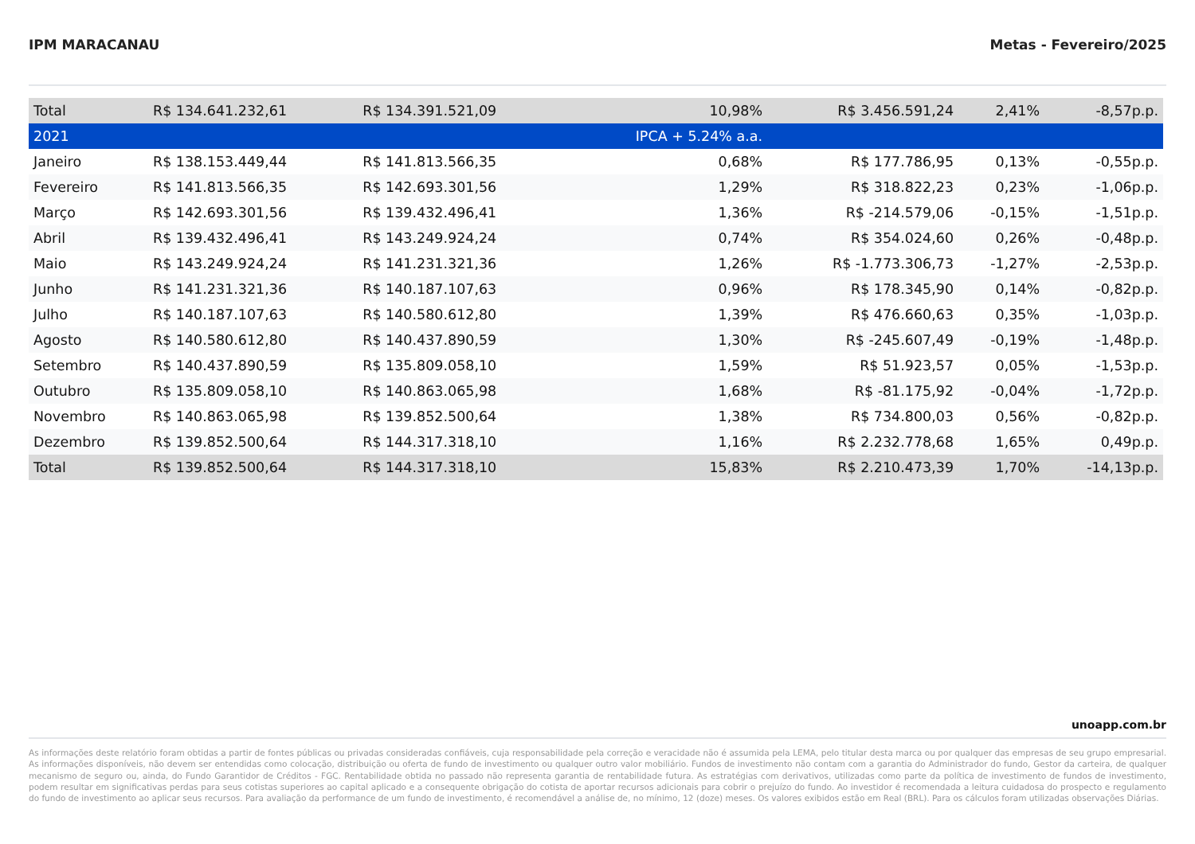IPM MARACANAU Metas - Fevereiro/2025
| Total | R$ 134.641.232,61 | R$ 134.391.521,09 | 10,98% | R$ 3.456.591,24 | 2,41% | -8,57p.p. |
| 2021 | | | IPCA + 5.24% a.a. | | | |
| Janeiro | R$ 138.153.449,44 | R$ 141.813.566,35 | 0,68% | R$ 177.786,95 | 0,13% | -0,55p.p. |
| Fevereiro | R$ 141.813.566,35 | R$ 142.693.301,56 | 1,29% | R$ 318.822,23 | 0,23% | -1,06p.p. |
| Março | R$ 142.693.301,56 | R$ 139.432.496,41 | 1,36% | R$ -214.579,06 | -0,15% | -1,51p.p. |
| Abril | R$ 139.432.496,41 | R$ 143.249.924,24 | 0,74% | R$ 354.024,60 | 0,26% | -0,48p.p. |
| Maio | R$ 143.249.924,24 | R$ 141.231.321,36 | 1,26% | R$ -1.773.306,73 | -1,27% | -2,53p.p. |
| Junho | R$ 141.231.321,36 | R$ 140.187.107,63 | 0,96% | R$ 178.345,90 | 0,14% | -0,82p.p. |
| Julho | R$ 140.187.107,63 | R$ 140.580.612,80 | 1,39% | R$ 476.660,63 | 0,35% | -1,03p.p. |
| Agosto | R$ 140.580.612,80 | R$ 140.437.890,59 | 1,30% | R$ -245.607,49 | -0,19% | -1,48p.p. |
| Setembro | R$ 140.437.890,59 | R$ 135.809.058,10 | 1,59% | R$ 51.923,57 | 0,05% | -1,53p.p. |
| Outubro | R$ 135.809.058,10 | R$ 140.863.065,98 | 1,68% | R$ -81.175,92 | -0,04% | -1,72p.p. |
| Novembro | R$ 140.863.065,98 | R$ 139.852.500,64 | 1,38% | R$ 734.800,03 | 0,56% | -0,82p.p. |
| Dezembro | R$ 139.852.500,64 | R$ 144.317.318,10 | 1,16% | R$ 2.232.778,68 | 1,65% | 0,49p.p. |
| Total | R$ 139.852.500,64 | R$ 144.317.318,10 | 15,83% | R$ 2.210.473,39 | 1,70% | -14,13p.p. |
unoapp.com.br
As informações deste relatório foram obtidas a partir de fontes públicas ou privadas consideradas confiáveis, cuja responsabilidade pela correção e veracidade não é assumida pela LEMA, pelo titular desta marca ou por qualquer das empresas de seu grupo empresarial. As informações disponíveis, não devem ser entendidas como colocação, distribuição ou oferta de fundo de investimento ou qualquer outro valor mobiliário. Fundos de investimento não contam com a garantia do Administrador do fundo, Gestor da carteira, de qualquer mecanismo de seguro ou, ainda, do Fundo Garantidor de Créditos - FGC. Rentabilidade obtida no passado não representa garantia de rentabilidade futura. As estratégias com derivativos, utilizadas como parte da política de investimento de fundos de investimento, podem resultar em significativas perdas para seus cotistas superiores ao capital aplicado e a consequente obrigação do cotista de aportar recursos adicionais para cobrir o prejuízo do fundo. Ao investidor é recomendada a leitura cuidadosa do prospecto e regulamento do fundo de investimento ao aplicar seus recursos. Para avaliação da performance de um fundo de investimento, é recomendável a análise de, no mínimo, 12 (doze) meses. Os valores exibidos estão em Real (BRL). Para os cálculos foram utilizadas observações Diárias.